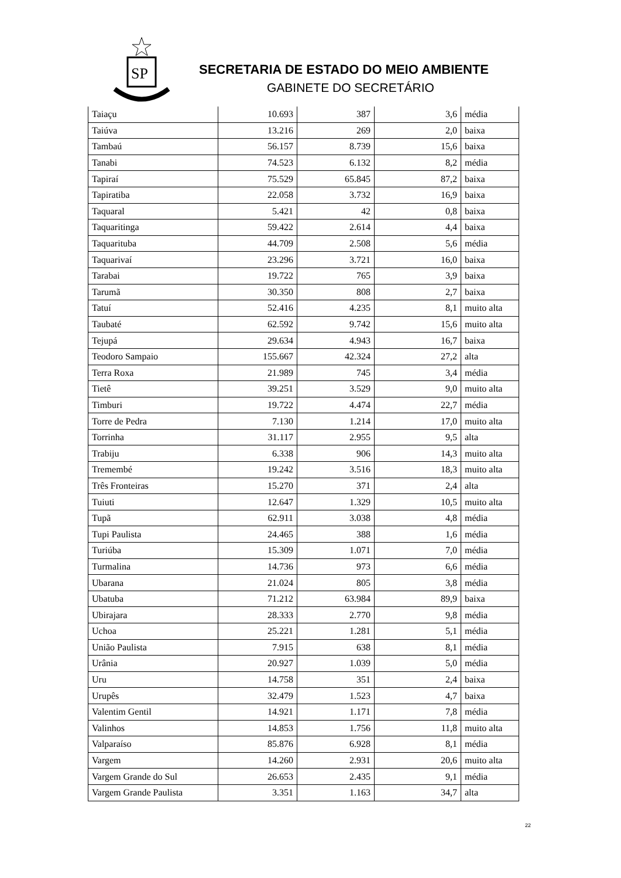SP
SECRETARIA DE ESTADO DO MEIO AMBIENTE
GABINETE DO SECRETÁRIO
| Taiaçu | 10.693 | 387 | 3,6 | média |
| Taiúva | 13.216 | 269 | 2,0 | baixa |
| Tambaú | 56.157 | 8.739 | 15,6 | baixa |
| Tanabi | 74.523 | 6.132 | 8,2 | média |
| Tapiraí | 75.529 | 65.845 | 87,2 | baixa |
| Tapiratiba | 22.058 | 3.732 | 16,9 | baixa |
| Taquaral | 5.421 | 42 | 0,8 | baixa |
| Taquaritinga | 59.422 | 2.614 | 4,4 | baixa |
| Taquarituba | 44.709 | 2.508 | 5,6 | média |
| Taquarivaí | 23.296 | 3.721 | 16,0 | baixa |
| Tarabai | 19.722 | 765 | 3,9 | baixa |
| Tarumã | 30.350 | 808 | 2,7 | baixa |
| Tatuí | 52.416 | 4.235 | 8,1 | muito alta |
| Taubaté | 62.592 | 9.742 | 15,6 | muito alta |
| Tejupá | 29.634 | 4.943 | 16,7 | baixa |
| Teodoro Sampaio | 155.667 | 42.324 | 27,2 | alta |
| Terra Roxa | 21.989 | 745 | 3,4 | média |
| Tietê | 39.251 | 3.529 | 9,0 | muito alta |
| Timburi | 19.722 | 4.474 | 22,7 | média |
| Torre de Pedra | 7.130 | 1.214 | 17,0 | muito alta |
| Torrinha | 31.117 | 2.955 | 9,5 | alta |
| Trabiju | 6.338 | 906 | 14,3 | muito alta |
| Tremembé | 19.242 | 3.516 | 18,3 | muito alta |
| Três Fronteiras | 15.270 | 371 | 2,4 | alta |
| Tuiuti | 12.647 | 1.329 | 10,5 | muito alta |
| Tupã | 62.911 | 3.038 | 4,8 | média |
| Tupi Paulista | 24.465 | 388 | 1,6 | média |
| Turiúba | 15.309 | 1.071 | 7,0 | média |
| Turmalina | 14.736 | 973 | 6,6 | média |
| Ubarana | 21.024 | 805 | 3,8 | média |
| Ubatuba | 71.212 | 63.984 | 89,9 | baixa |
| Ubirajara | 28.333 | 2.770 | 9,8 | média |
| Uchoa | 25.221 | 1.281 | 5,1 | média |
| União Paulista | 7.915 | 638 | 8,1 | média |
| Urânia | 20.927 | 1.039 | 5,0 | média |
| Uru | 14.758 | 351 | 2,4 | baixa |
| Urupês | 32.479 | 1.523 | 4,7 | baixa |
| Valentim Gentil | 14.921 | 1.171 | 7,8 | média |
| Valinhos | 14.853 | 1.756 | 11,8 | muito alta |
| Valparaíso | 85.876 | 6.928 | 8,1 | média |
| Vargem | 14.260 | 2.931 | 20,6 | muito alta |
| Vargem Grande do Sul | 26.653 | 2.435 | 9,1 | média |
| Vargem Grande Paulista | 3.351 | 1.163 | 34,7 | alta |
22